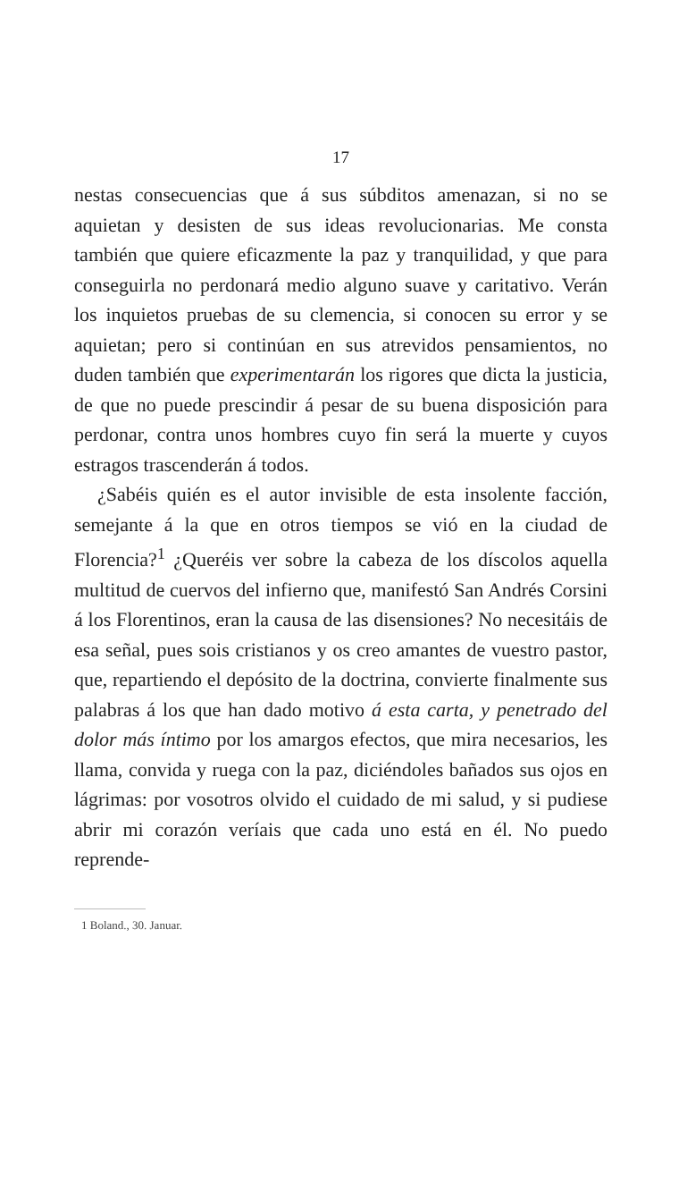17
nestas consecuencias que á sus súbditos amenazan, si no se aquietan y desisten de sus ideas revolucionarias. Me consta también que quiere eficazmente la paz y tranquilidad, y que para conseguirla no perdonará medio alguno suave y caritativo. Verán los inquietos pruebas de su clemencia, si conocen su error y se aquietan; pero si continúan en sus atrevidos pensamientos, no duden también que experimentarán los rigores que dicta la justicia, de que no puede prescindir á pesar de su buena disposición para perdonar, contra unos hombres cuyo fin será la muerte y cuyos estragos trascenderán á todos.
¿Sabéis quién es el autor invisible de esta insolente facción, semejante á la que en otros tiempos se vió en la ciudad de Florencia?<sup>1</sup> ¿Queréis ver sobre la cabeza de los díscolos aquella multitud de cuervos del infierno que, manifestó San Andrés Corsini á los Florentinos, eran la causa de las disensiones? No necesitáis de esa señal, pues sois cristianos y os creo amantes de vuestro pastor, que, repartiendo el depósito de la doctrina, convierte finalmente sus palabras á los que han dado motivo á esta carta, y penetrado del dolor más íntimo por los amargos efectos, que mira necesarios, les llama, convida y ruega con la paz, diciéndoles bañados sus ojos en lágrimas: por vosotros olvido el cuidado de mi salud, y si pudiese abrir mi corazón veríais que cada uno está en él. No puedo reprende-
1 Boland., 30. Januar.